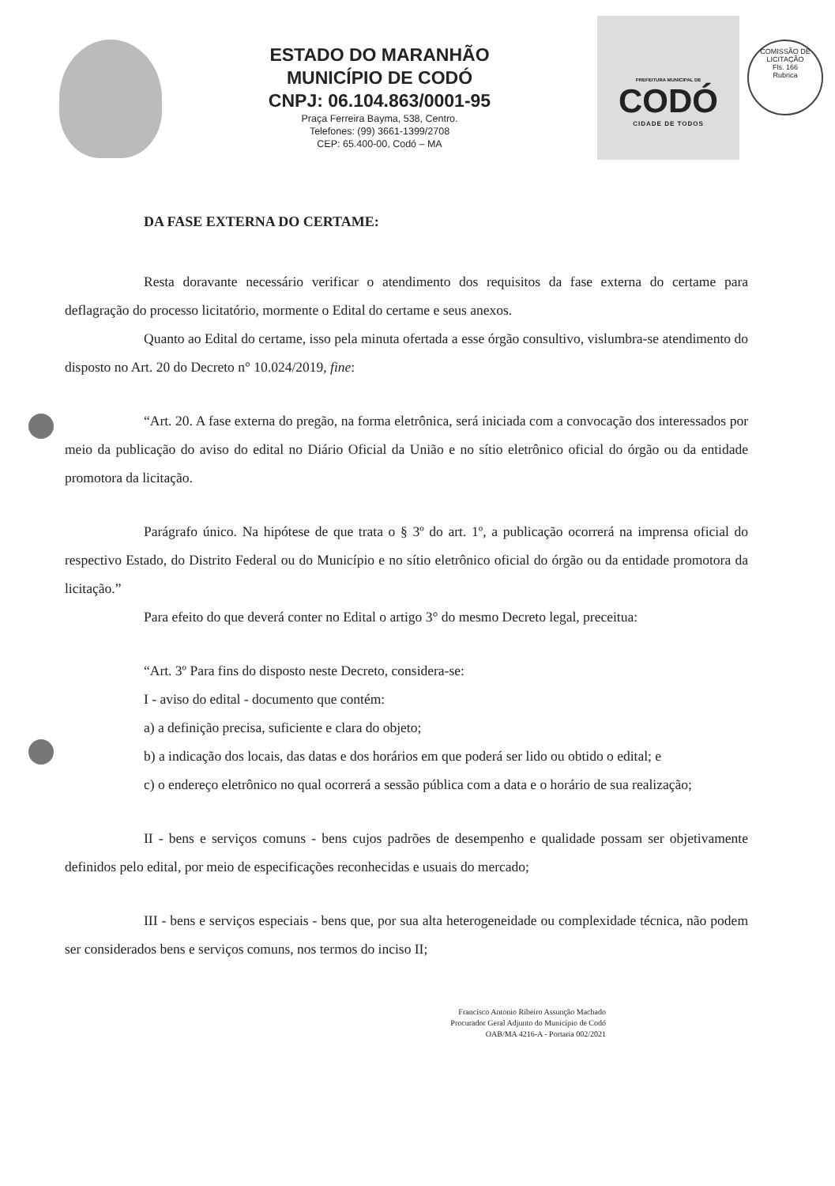ESTADO DO MARANHÃO
MUNICÍPIO DE CODÓ
CNPJ: 06.104.863/0001-95
Praça Ferreira Bayma, 538, Centro.
Telefones: (99) 3661-1399/2708
CEP: 65.400-00, Codó – MA
PREFEITURA MUNICIPAL DE
CODÓ
CIDADE DE TODOS
COMISSÃO DE LICITAÇÃO
Fls. 166
Rubrica
DA FASE EXTERNA DO CERTAME:
Resta doravante necessário verificar o atendimento dos requisitos da fase externa do certame para deflagração do processo licitatório, mormente o Edital do certame e seus anexos.
Quanto ao Edital do certame, isso pela minuta ofertada a esse órgão consultivo, vislumbra-se atendimento do disposto no Art. 20 do Decreto n° 10.024/2019, fine:
“Art. 20. A fase externa do pregão, na forma eletrônica, será iniciada com a convocação dos interessados por meio da publicação do aviso do edital no Diário Oficial da União e no sítio eletrônico oficial do órgão ou da entidade promotora da licitação.
Parágrafo único. Na hipótese de que trata o § 3º do art. 1º, a publicação ocorrerá na imprensa oficial do respectivo Estado, do Distrito Federal ou do Município e no sítio eletrônico oficial do órgão ou da entidade promotora da licitação.”
Para efeito do que deverá conter no Edital o artigo 3° do mesmo Decreto legal, preceitua:
“Art. 3º Para fins do disposto neste Decreto, considera-se:
I - aviso do edital - documento que contém:
a) a definição precisa, suficiente e clara do objeto;
b) a indicação dos locais, das datas e dos horários em que poderá ser lido ou obtido o edital; e
c) o endereço eletrônico no qual ocorrerá a sessão pública com a data e o horário de sua realização;
II - bens e serviços comuns - bens cujos padrões de desempenho e qualidade possam ser objetivamente definidos pelo edital, por meio de especificações reconhecidas e usuais do mercado;
III - bens e serviços especiais - bens que, por sua alta heterogeneidade ou complexidade técnica, não podem ser considerados bens e serviços comuns, nos termos do inciso II;
Francisco Antonio Ribeiro Assunção Machado
Procurador Geral Adjunto do Município de Codó
OAB/MA 4216-A - Portaria 002/2021